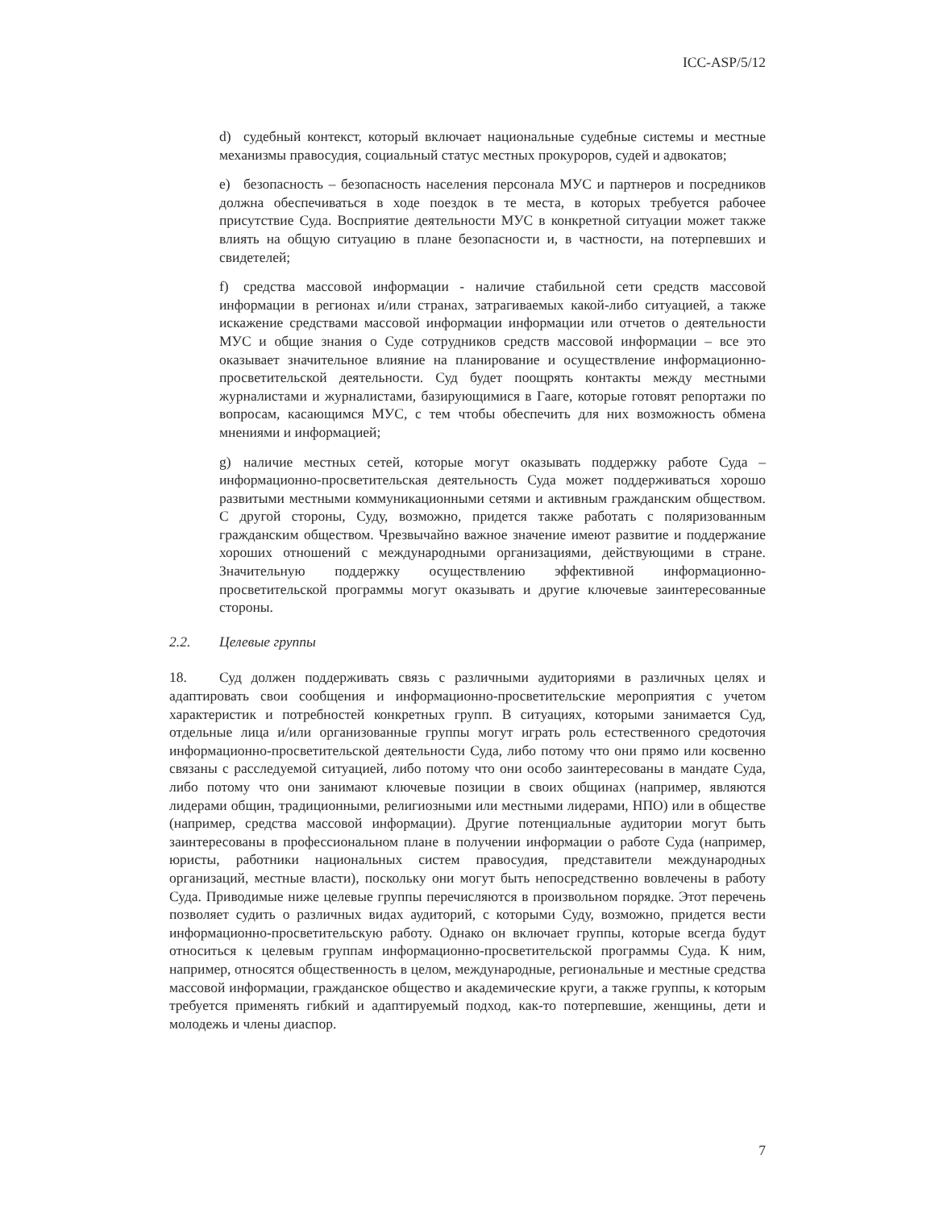ICC-ASP/5/12
d) судебный контекст, который включает национальные судебные системы и местные механизмы правосудия, социальный статус местных прокуроров, судей и адвокатов;
e) безопасность – безопасность населения персонала МУС и партнеров и посредников должна обеспечиваться в ходе поездок в те места, в которых требуется рабочее присутствие Суда. Восприятие деятельности МУС в конкретной ситуации может также влиять на общую ситуацию в плане безопасности и, в частности, на потерпевших и свидетелей;
f) средства массовой информации - наличие стабильной сети средств массовой информации в регионах и/или странах, затрагиваемых какой-либо ситуацией, а также искажение средствами массовой информации информации или отчетов о деятельности МУС и общие знания о Суде сотрудников средств массовой информации – все это оказывает значительное влияние на планирование и осуществление информационно-просветительской деятельности. Суд будет поощрять контакты между местными журналистами и журналистами, базирующимися в Гааге, которые готовят репортажи по вопросам, касающимся МУС, с тем чтобы обеспечить для них возможность обмена мнениями и информацией;
g) наличие местных сетей, которые могут оказывать поддержку работе Суда – информационно-просветительская деятельность Суда может поддерживаться хорошо развитыми местными коммуникационными сетями и активным гражданским обществом. С другой стороны, Суду, возможно, придется также работать с поляризованным гражданским обществом. Чрезвычайно важное значение имеют развитие и поддержание хороших отношений с международными организациями, действующими в стране. Значительную поддержку осуществлению эффективной информационно-просветительской программы могут оказывать и другие ключевые заинтересованные стороны.
2.2. Целевые группы
18. Суд должен поддерживать связь с различными аудиториями в различных целях и адаптировать свои сообщения и информационно-просветительские мероприятия с учетом характеристик и потребностей конкретных групп. В ситуациях, которыми занимается Суд, отдельные лица и/или организованные группы могут играть роль естественного средоточия информационно-просветительской деятельности Суда, либо потому что они прямо или косвенно связаны с расследуемой ситуацией, либо потому что они особо заинтересованы в мандате Суда, либо потому что они занимают ключевые позиции в своих общинах (например, являются лидерами общин, традиционными, религиозными или местными лидерами, НПО) или в обществе (например, средства массовой информации). Другие потенциальные аудитории могут быть заинтересованы в профессиональном плане в получении информации о работе Суда (например, юристы, работники национальных систем правосудия, представители международных организаций, местные власти), поскольку они могут быть непосредственно вовлечены в работу Суда. Приводимые ниже целевые группы перечисляются в произвольном порядке. Этот перечень позволяет судить о различных видах аудиторий, с которыми Суду, возможно, придется вести информационно-просветительскую работу. Однако он включает группы, которые всегда будут относиться к целевым группам информационно-просветительской программы Суда. К ним, например, относятся общественность в целом, международные, региональные и местные средства массовой информации, гражданское общество и академические круги, а также группы, к которым требуется применять гибкий и адаптируемый подход, как-то потерпевшие, женщины, дети и молодежь и члены диаспор.
7